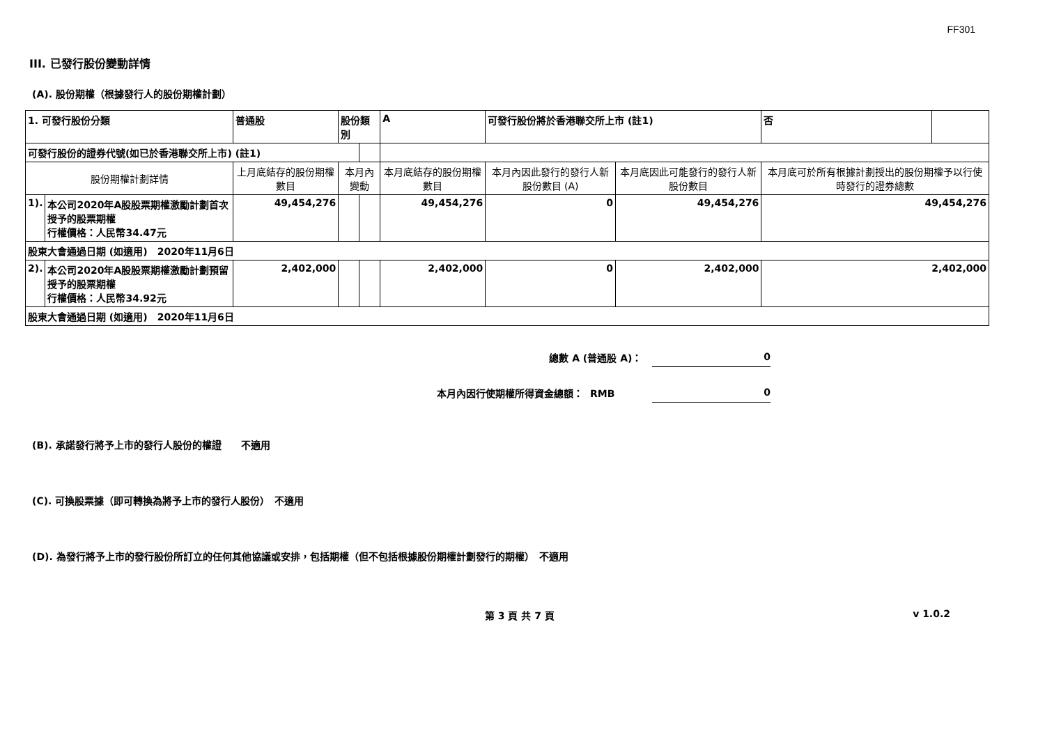FF301
III. 已發行股份變動詳情
(A). 股份期權（根據發行人的股份期權計劃）
| 1. 可發行股份分類 | | 普通股 | 股份類別 | | A | 可發行股份將於香港聯交所上市 (註1) | | 否 | |
| 可發行股份的證券代號(如已於香港聯交所上市) (註1) | | | | | | | | | |
| 股份期權計劃詳情 | | 上月底結存的股份期權數目 | 本月內變動 | | 本月底結存的股份期權數目 | 本月內因此發行的發行人新股份數目 (A) | 本月底因此可能發行的發行人新股份數目 | 本月底可於所有根據計劃授出的股份期權予以行使時發行的證券總數 | |
| 1). | 本公司2020年A股股票期權激勵計劃首次授予的股票期權 行權價格：人民幣34.47元 | 49,454,276 | | | 49,454,276 | 0 | 49,454,276 | 49,454,276 | |
| 股東大會通過日期 (如適用) 2020年11月6日 | | | | | | | | | |
| 2). | 本公司2020年A股股票期權激勵計劃預留授予的股票期權 行權價格：人民幣34.92元 | 2,402,000 | | | 2,402,000 | 0 | 2,402,000 | 2,402,000 | |
| 股東大會通過日期 (如適用) 2020年11月6日 | | | | | | | | | |
總數 A (普通股 A)： 0
本月內因行使期權所得資金總額： RMB 0
(B). 承諾發行將予上市的發行人股份的權證　　不適用
(C). 可換股票據（即可轉換為將予上市的發行人股份）　不適用
(D). 為發行將予上市的發行股份所訂立的任何其他協議或安排，包括期權（但不包括根據股份期權計劃發行的期權）　不適用
第 3 頁 共 7 頁 v 1.0.2